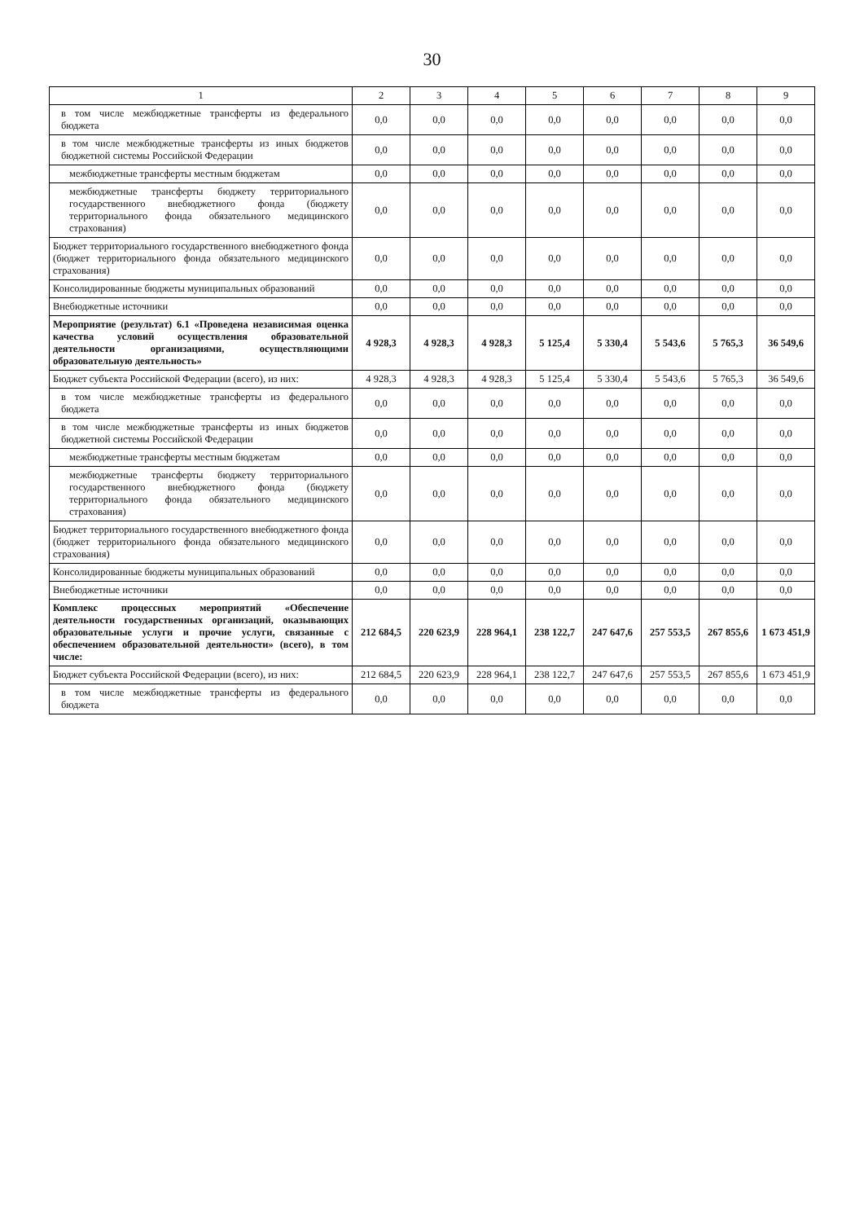30
| 1 | 2 | 3 | 4 | 5 | 6 | 7 | 8 | 9 |
| --- | --- | --- | --- | --- | --- | --- | --- | --- |
| в том числе межбюджетные трансферты из федерального бюджета | 0,0 | 0,0 | 0,0 | 0,0 | 0,0 | 0,0 | 0,0 | 0,0 |
| в том числе межбюджетные трансферты из иных бюджетов бюджетной системы Российской Федерации | 0,0 | 0,0 | 0,0 | 0,0 | 0,0 | 0,0 | 0,0 | 0,0 |
| межбюджетные трансферты местным бюджетам | 0,0 | 0,0 | 0,0 | 0,0 | 0,0 | 0,0 | 0,0 | 0,0 |
| межбюджетные трансферты бюджету территориального государственного внебюджетного фонда (бюджету территориального фонда обязательного медицинского страхования) | 0,0 | 0,0 | 0,0 | 0,0 | 0,0 | 0,0 | 0,0 | 0,0 |
| Бюджет территориального государственного внебюджетного фонда (бюджет территориального фонда обязательного медицинского страхования) | 0,0 | 0,0 | 0,0 | 0,0 | 0,0 | 0,0 | 0,0 | 0,0 |
| Консолидированные бюджеты муниципальных образований | 0,0 | 0,0 | 0,0 | 0,0 | 0,0 | 0,0 | 0,0 | 0,0 |
| Внебюджетные источники | 0,0 | 0,0 | 0,0 | 0,0 | 0,0 | 0,0 | 0,0 | 0,0 |
| Мероприятие (результат) 6.1 «Проведена независимая оценка качества условий осуществления образовательной деятельности организациями, осуществляющими образовательную деятельность» | 4 928,3 | 4 928,3 | 4 928,3 | 5 125,4 | 5 330,4 | 5 543,6 | 5 765,3 | 36 549,6 |
| Бюджет субъекта Российской Федерации (всего), из них: | 4 928,3 | 4 928,3 | 4 928,3 | 5 125,4 | 5 330,4 | 5 543,6 | 5 765,3 | 36 549,6 |
| в том числе межбюджетные трансферты из федерального бюджета | 0,0 | 0,0 | 0,0 | 0,0 | 0,0 | 0,0 | 0,0 | 0,0 |
| в том числе межбюджетные трансферты из иных бюджетов бюджетной системы Российской Федерации | 0,0 | 0,0 | 0,0 | 0,0 | 0,0 | 0,0 | 0,0 | 0,0 |
| межбюджетные трансферты местным бюджетам | 0,0 | 0,0 | 0,0 | 0,0 | 0,0 | 0,0 | 0,0 | 0,0 |
| межбюджетные трансферты бюджету территориального государственного внебюджетного фонда (бюджету территориального фонда обязательного медицинского страхования) | 0,0 | 0,0 | 0,0 | 0,0 | 0,0 | 0,0 | 0,0 | 0,0 |
| Бюджет территориального государственного внебюджетного фонда (бюджет территориального фонда обязательного медицинского страхования) | 0,0 | 0,0 | 0,0 | 0,0 | 0,0 | 0,0 | 0,0 | 0,0 |
| Консолидированные бюджеты муниципальных образований | 0,0 | 0,0 | 0,0 | 0,0 | 0,0 | 0,0 | 0,0 | 0,0 |
| Внебюджетные источники | 0,0 | 0,0 | 0,0 | 0,0 | 0,0 | 0,0 | 0,0 | 0,0 |
| Комплекс процессных мероприятий «Обеспечение деятельности государственных организаций, оказывающих образовательные услуги и прочие услуги, связанные с обеспечением образовательной деятельности» (всего), в том числе: | 212 684,5 | 220 623,9 | 228 964,1 | 238 122,7 | 247 647,6 | 257 553,5 | 267 855,6 | 1 673 451,9 |
| Бюджет субъекта Российской Федерации (всего), из них: | 212 684,5 | 220 623,9 | 228 964,1 | 238 122,7 | 247 647,6 | 257 553,5 | 267 855,6 | 1 673 451,9 |
| в том числе межбюджетные трансферты из федерального бюджета | 0,0 | 0,0 | 0,0 | 0,0 | 0,0 | 0,0 | 0,0 | 0,0 |